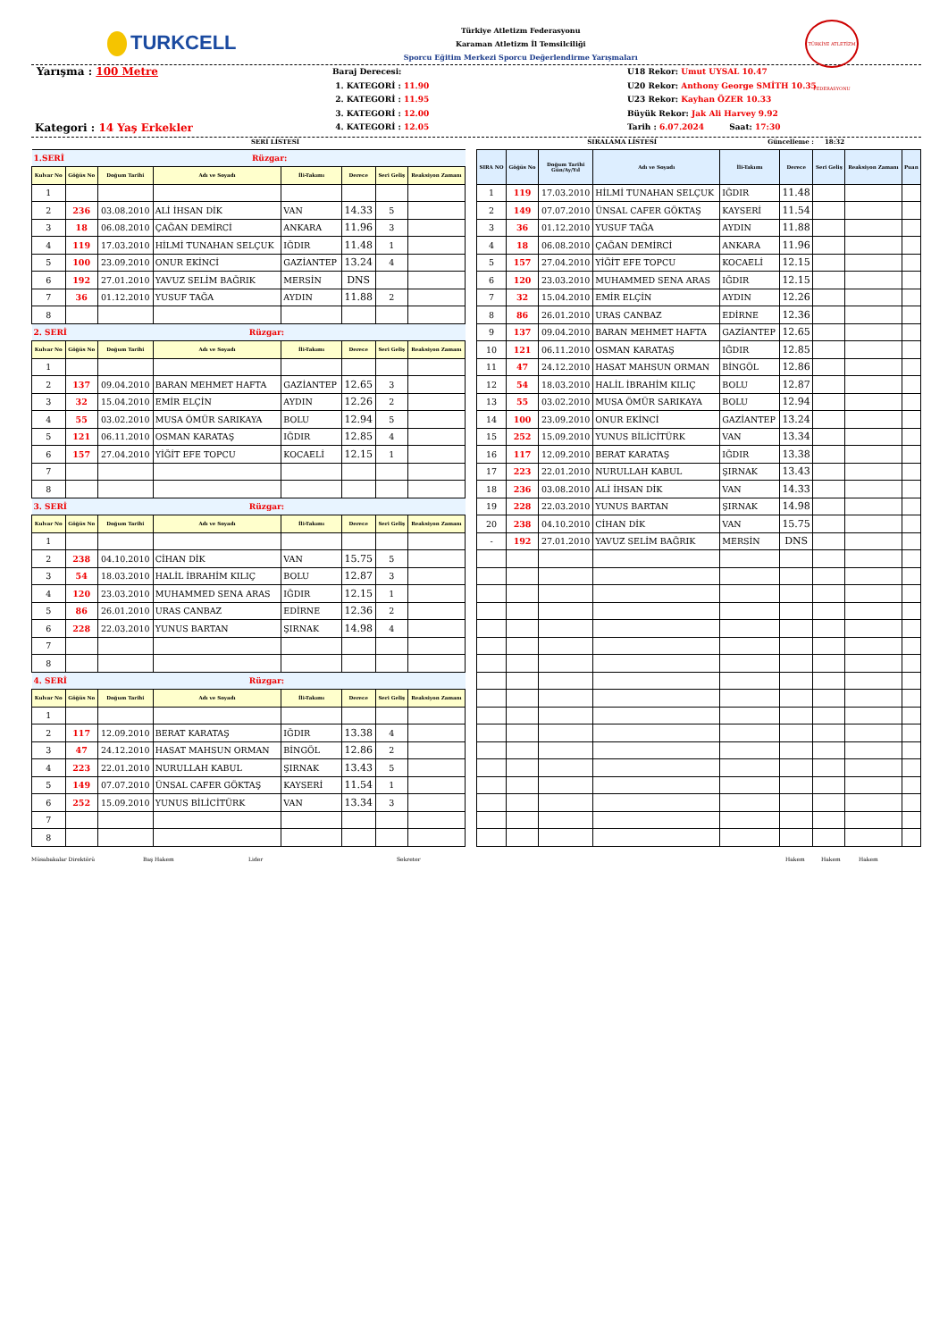TURKCELL
Türkiye Atletizm Federasyonu
Karaman Atletizm İl Temsilciliği
Sporcu Eğitim Merkezi Sporcu Değerlendirme Yarışmaları
TÜRKİYE ATLETİZM FEDERASYONU
Yarışma : 100 Metre
Kategori : 14 Yaş Erkekler
Baraj Derecesi:
1. KATEGORİ : 11.90
2. KATEGORİ : 11.95
3. KATEGORİ : 12.00
4. KATEGORİ : 12.05
U18 Rekor: Umut UYSAL 10.47
U20 Rekor: Anthony George SMİTH 10.35
U23 Rekor: Kayhan ÖZER 10.33
Büyük Rekor: Jak Ali Harvey 9.92
Tarih : 6.07.2024 Saat: 17:30
SERİ LİSTESİ SIRALAMA LİSTESİ Güncelleme : 18:32
| 1.SERİ Rüzgar: | | | | | | | |
| Kulvar No | Göğüs No | Doğum Tarihi | Adı ve Soyadı | İli-Takımı | Derece | Seri Geliş | Reaksiyon Zamanı |
| 1 | | | | | | | |
| 2 | 236 | 03.08.2010 | ALİ İHSAN DİK | VAN | 14.33 | 5 | |
| 3 | 18 | 06.08.2010 | ÇAĞAN DEMİRCİ | ANKARA | 11.96 | 3 | |
| 4 | 119 | 17.03.2010 | HİLMİ TUNAHAN SELÇUK | IĞDIR | 11.48 | 1 | |
| 5 | 100 | 23.09.2010 | ONUR EKİNCİ | GAZİANTEP | 13.24 | 4 | |
| 6 | 192 | 27.01.2010 | YAVUZ SELİM BAĞRIK | MERSİN | DNS | | |
| 7 | 36 | 01.12.2010 | YUSUF TAĞA | AYDIN | 11.88 | 2 | |
| 8 | | | | | | | |
| 2. SERİ Rüzgar: | | | | | | | |
| Kulvar No | Göğüs No | Doğum Tarihi | Adı ve Soyadı | İli-Takımı | Derece | Seri Geliş | Reaksiyon Zamanı |
| 1 | | | | | | | |
| 2 | 137 | 09.04.2010 | BARAN MEHMET HAFTA | GAZİANTEP | 12.65 | 3 | |
| 3 | 32 | 15.04.2010 | EMİR ELÇİN | AYDIN | 12.26 | 2 | |
| 4 | 55 | 03.02.2010 | MUSA ÖMÜR SARIKAYA | BOLU | 12.94 | 5 | |
| 5 | 121 | 06.11.2010 | OSMAN KARATAŞ | IĞDIR | 12.85 | 4 | |
| 6 | 157 | 27.04.2010 | YİĞİT EFE TOPCU | KOCAELİ | 12.15 | 1 | |
| 7 | | | | | | | |
| 8 | | | | | | | |
| 3. SERİ Rüzgar: | | | | | | | |
| Kulvar No | Göğüs No | Doğum Tarihi | Adı ve Soyadı | İli-Takımı | Derece | Seri Geliş | Reaksiyon Zamanı |
| 1 | | | | | | | |
| 2 | 238 | 04.10.2010 | CİHAN DİK | VAN | 15.75 | 5 | |
| 3 | 54 | 18.03.2010 | HALİL İBRAHİM KILIÇ | BOLU | 12.87 | 3 | |
| 4 | 120 | 23.03.2010 | MUHAMMED SENA ARAS | IĞDIR | 12.15 | 1 | |
| 5 | 86 | 26.01.2010 | URAS CANBAZ | EDİRNE | 12.36 | 2 | |
| 6 | 228 | 22.03.2010 | YUNUS BARTAN | ŞIRNAK | 14.98 | 4 | |
| 7 | | | | | | | |
| 8 | | | | | | | |
| 4. SERİ Rüzgar: | | | | | | | |
| Kulvar No | Göğüs No | Doğum Tarihi | Adı ve Soyadı | İli-Takımı | Derece | Seri Geliş | Reaksiyon Zamanı |
| 1 | | | | | | | |
| 2 | 117 | 12.09.2010 | BERAT KARATAŞ | IĞDIR | 13.38 | 4 | |
| 3 | 47 | 24.12.2010 | HASAT MAHSUN ORMAN | BİNGÖL | 12.86 | 2 | |
| 4 | 223 | 22.01.2010 | NURULLAH KABUL | ŞIRNAK | 13.43 | 5 | |
| 5 | 149 | 07.07.2010 | ÜNSAL CAFER GÖKTAŞ | KAYSERİ | 11.54 | 1 | |
| 6 | 252 | 15.09.2010 | YUNUS BİLİCİTÜRK | VAN | 13.34 | 3 | |
| 7 | | | | | | | |
| 8 | | | | | | | |
| SIRA NO | Göğüs No | Doğum Tarihi Gün/Ay/Yıl | Adı ve Soyadı | İli-Takımı | Derece | Seri Geliş | Reaksiyon Zamanı | Puan |
| --- | --- | --- | --- | --- | --- | --- | --- | --- |
| 1 | 119 | 17.03.2010 | HİLMİ TUNAHAN SELÇUK | IĞDIR | 11.48 | | | |
| 2 | 149 | 07.07.2010 | ÜNSAL CAFER GÖKTAŞ | KAYSERİ | 11.54 | | | |
| 3 | 36 | 01.12.2010 | YUSUF TAĞA | AYDIN | 11.88 | | | |
| 4 | 18 | 06.08.2010 | ÇAĞAN DEMİRCİ | ANKARA | 11.96 | | | |
| 5 | 157 | 27.04.2010 | YİĞİT EFE TOPCU | KOCAELİ | 12.15 | | | |
| 6 | 120 | 23.03.2010 | MUHAMMED SENA ARAS | IĞDIR | 12.15 | | | |
| 7 | 32 | 15.04.2010 | EMİR ELÇİN | AYDIN | 12.26 | | | |
| 8 | 86 | 26.01.2010 | URAS CANBAZ | EDİRNE | 12.36 | | | |
| 9 | 137 | 09.04.2010 | BARAN MEHMET HAFTA | GAZİANTEP | 12.65 | | | |
| 10 | 121 | 06.11.2010 | OSMAN KARATAŞ | IĞDIR | 12.85 | | | |
| 11 | 47 | 24.12.2010 | HASAT MAHSUN ORMAN | BİNGÖL | 12.86 | | | |
| 12 | 54 | 18.03.2010 | HALİL İBRAHİM KILIÇ | BOLU | 12.87 | | | |
| 13 | 55 | 03.02.2010 | MUSA ÖMÜR SARIKAYA | BOLU | 12.94 | | | |
| 14 | 100 | 23.09.2010 | ONUR EKİNCİ | GAZİANTEP | 13.24 | | | |
| 15 | 252 | 15.09.2010 | YUNUS BİLİCİTÜRK | VAN | 13.34 | | | |
| 16 | 117 | 12.09.2010 | BERAT KARATAŞ | IĞDIR | 13.38 | | | |
| 17 | 223 | 22.01.2010 | NURULLAH KABUL | ŞIRNAK | 13.43 | | | |
| 18 | 236 | 03.08.2010 | ALİ İHSAN DİK | VAN | 14.33 | | | |
| 19 | 228 | 22.03.2010 | YUNUS BARTAN | ŞIRNAK | 14.98 | | | |
| 20 | 238 | 04.10.2010 | CİHAN DİK | VAN | 15.75 | | | |
| - | 192 | 27.01.2010 | YAVUZ SELİM BAĞRIK | MERSİN | DNS | | | |
Müsabakalar Direktörü Baş Hakem Lider Sekreter Hakem Hakem Hakem